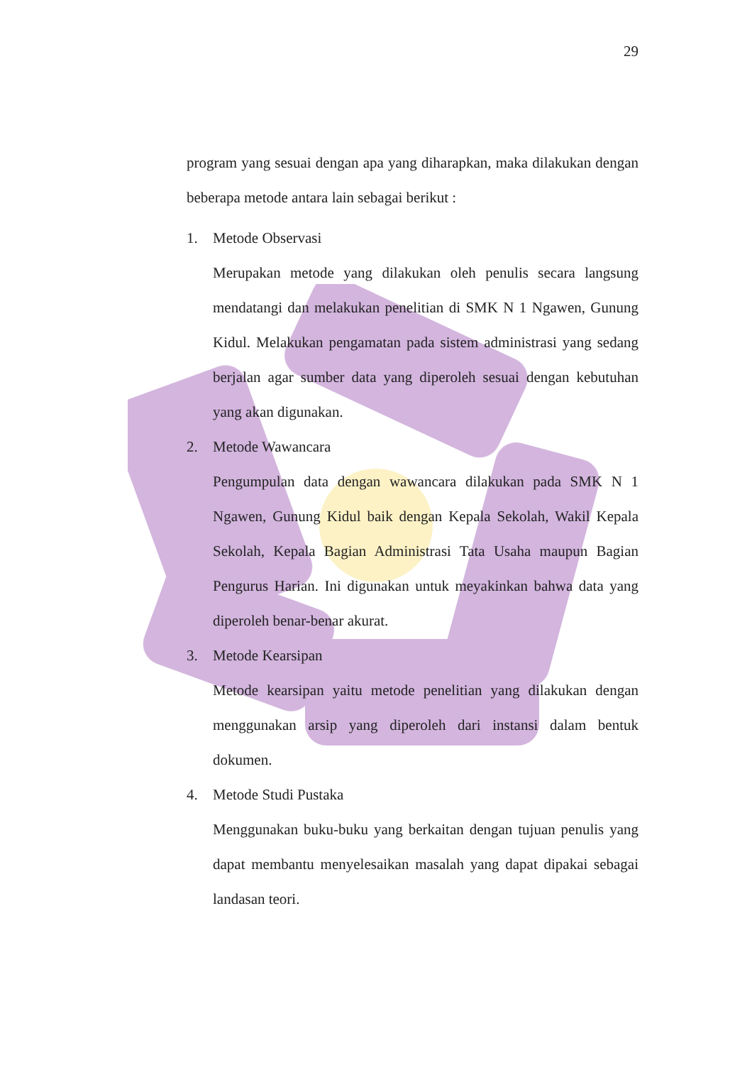29
program yang sesuai dengan apa yang diharapkan, maka dilakukan dengan beberapa metode antara lain sebagai berikut :
1. Metode Observasi
Merupakan metode yang dilakukan oleh penulis secara langsung mendatangi dan melakukan penelitian di SMK N 1 Ngawen, Gunung Kidul. Melakukan pengamatan pada sistem administrasi yang sedang berjalan agar sumber data yang diperoleh sesuai dengan kebutuhan yang akan digunakan.
2. Metode Wawancara
Pengumpulan data dengan wawancara dilakukan pada SMK N 1 Ngawen, Gunung Kidul baik dengan Kepala Sekolah, Wakil Kepala Sekolah, Kepala Bagian Administrasi Tata Usaha maupun Bagian Pengurus Harian. Ini digunakan untuk meyakinkan bahwa data yang diperoleh benar-benar akurat.
3. Metode Kearsipan
Metode kearsipan yaitu metode penelitian yang dilakukan dengan menggunakan arsip yang diperoleh dari instansi dalam bentuk dokumen.
4. Metode Studi Pustaka
Menggunakan buku-buku yang berkaitan dengan tujuan penulis yang dapat membantu menyelesaikan masalah yang dapat dipakai sebagai landasan teori.